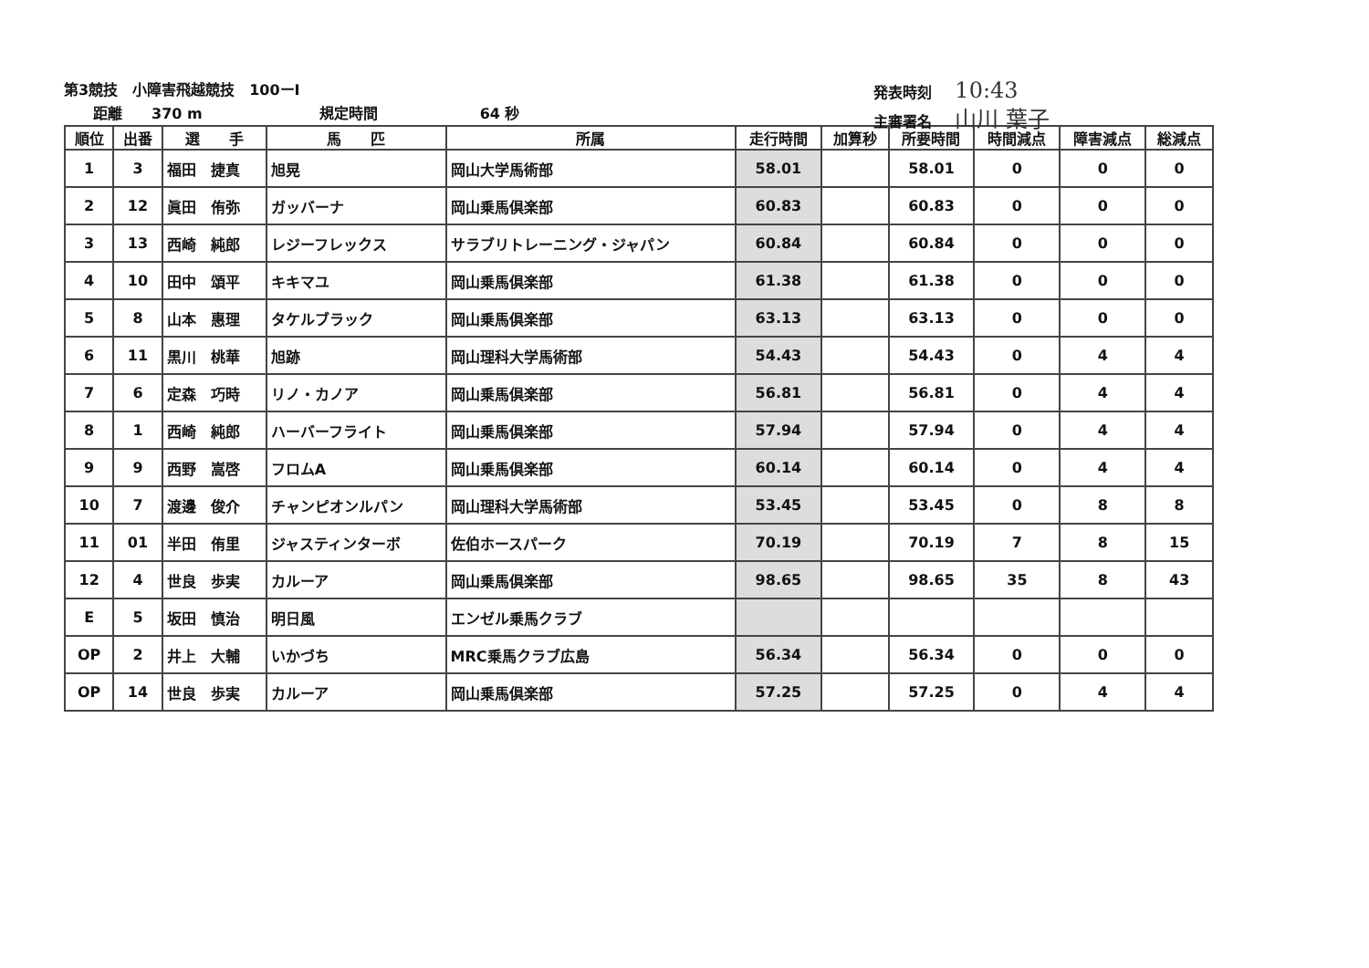第3競技　小障害飛越競技　100ーⅠ
　　距離　　370 m　　　　　　　　規定時間　　　　　　　64 秒
発表時刻 10:43
主審署名 山川 葉子
| 順位 | 出番 | 選 手 | 馬 匹 | 所属 | 走行時間 | 加算秒 | 所要時間 | 時間減点 | 障害減点 | 総減点 |
| --- | --- | --- | --- | --- | --- | --- | --- | --- | --- | --- |
| 1 | 3 | 福田 捷真 | 旭晃 | 岡山大学馬術部 | 58.01 | | 58.01 | 0 | 0 | 0 |
| 2 | 12 | 眞田 侑弥 | ガッバーナ | 岡山乗馬倶楽部 | 60.83 | | 60.83 | 0 | 0 | 0 |
| 3 | 13 | 西崎 純郎 | レジーフレックス | サラブリトレーニング・ジャパン | 60.84 | | 60.84 | 0 | 0 | 0 |
| 4 | 10 | 田中 頌平 | キキマユ | 岡山乗馬倶楽部 | 61.38 | | 61.38 | 0 | 0 | 0 |
| 5 | 8 | 山本 惠理 | タケルブラック | 岡山乗馬倶楽部 | 63.13 | | 63.13 | 0 | 0 | 0 |
| 6 | 11 | 黒川 桃華 | 旭跡 | 岡山理科大学馬術部 | 54.43 | | 54.43 | 0 | 4 | 4 |
| 7 | 6 | 定森 巧時 | リノ・カノア | 岡山乗馬倶楽部 | 56.81 | | 56.81 | 0 | 4 | 4 |
| 8 | 1 | 西崎 純郎 | ハーバーフライト | 岡山乗馬倶楽部 | 57.94 | | 57.94 | 0 | 4 | 4 |
| 9 | 9 | 西野 嵩啓 | フロムA | 岡山乗馬倶楽部 | 60.14 | | 60.14 | 0 | 4 | 4 |
| 10 | 7 | 渡邊 俊介 | チャンピオンルパン | 岡山理科大学馬術部 | 53.45 | | 53.45 | 0 | 8 | 8 |
| 11 | 01 | 半田 侑里 | ジャスティンターボ | 佐伯ホースパーク | 70.19 | | 70.19 | 7 | 8 | 15 |
| 12 | 4 | 世良 歩実 | カルーア | 岡山乗馬倶楽部 | 98.65 | | 98.65 | 35 | 8 | 43 |
| E | 5 | 坂田 慎治 | 明日風 | エンゼル乗馬クラブ | | | | | | |
| OP | 2 | 井上 大輔 | いかづち | MRC乗馬クラブ広島 | 56.34 | | 56.34 | 0 | 0 | 0 |
| OP | 14 | 世良 歩実 | カルーア | 岡山乗馬倶楽部 | 57.25 | | 57.25 | 0 | 4 | 4 |